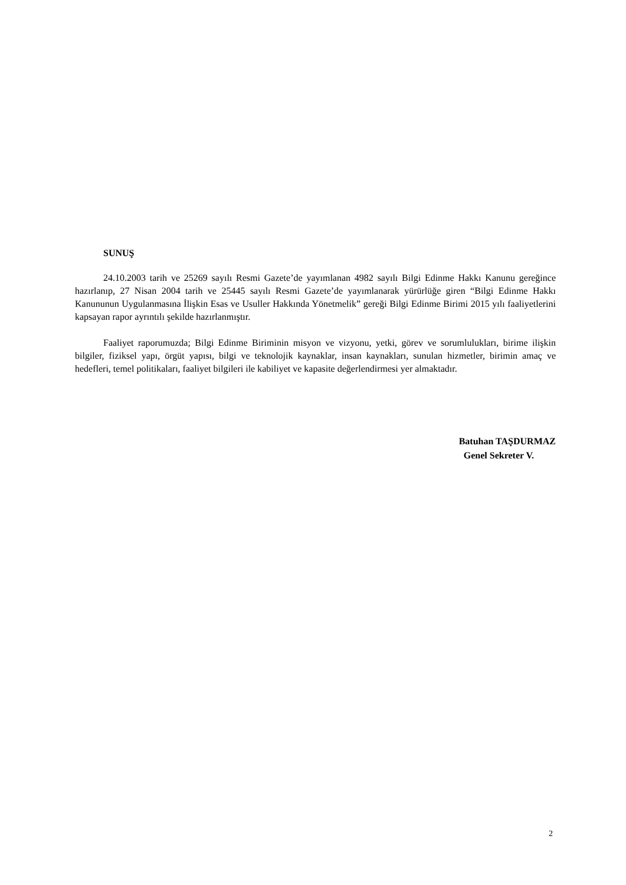SUNUŞ
24.10.2003 tarih ve 25269 sayılı Resmi Gazete’de yayımlanan 4982 sayılı Bilgi Edinme Hakkı Kanunu gereğince hazırlanıp, 27 Nisan 2004 tarih ve 25445 sayılı Resmi Gazete’de yayımlanarak yürürlüğe giren “Bilgi Edinme Hakkı Kanununun Uygulanmasına İlişkin Esas ve Usuller Hakkında Yönetmelik” gereği Bilgi Edinme Birimi 2015 yılı faaliyetlerini kapsayan rapor ayrıntılı şekilde hazırlanmıştır.
Faaliyet raporumuzda; Bilgi Edinme Biriminin misyon ve vizyonu, yetki, görev ve sorumlulukları, birime ilişkin bilgiler, fiziksel yapı, örgüt yapısı, bilgi ve teknolojik kaynaklar, insan kaynakları, sunulan hizmetler, birimin amaç ve hedefleri, temel politikaları, faaliyet bilgileri ile kabiliyet ve kapasite değerlendirmesi yer almaktadır.
Batuhan TAŞDURMAZ
Genel Sekreter V.
2